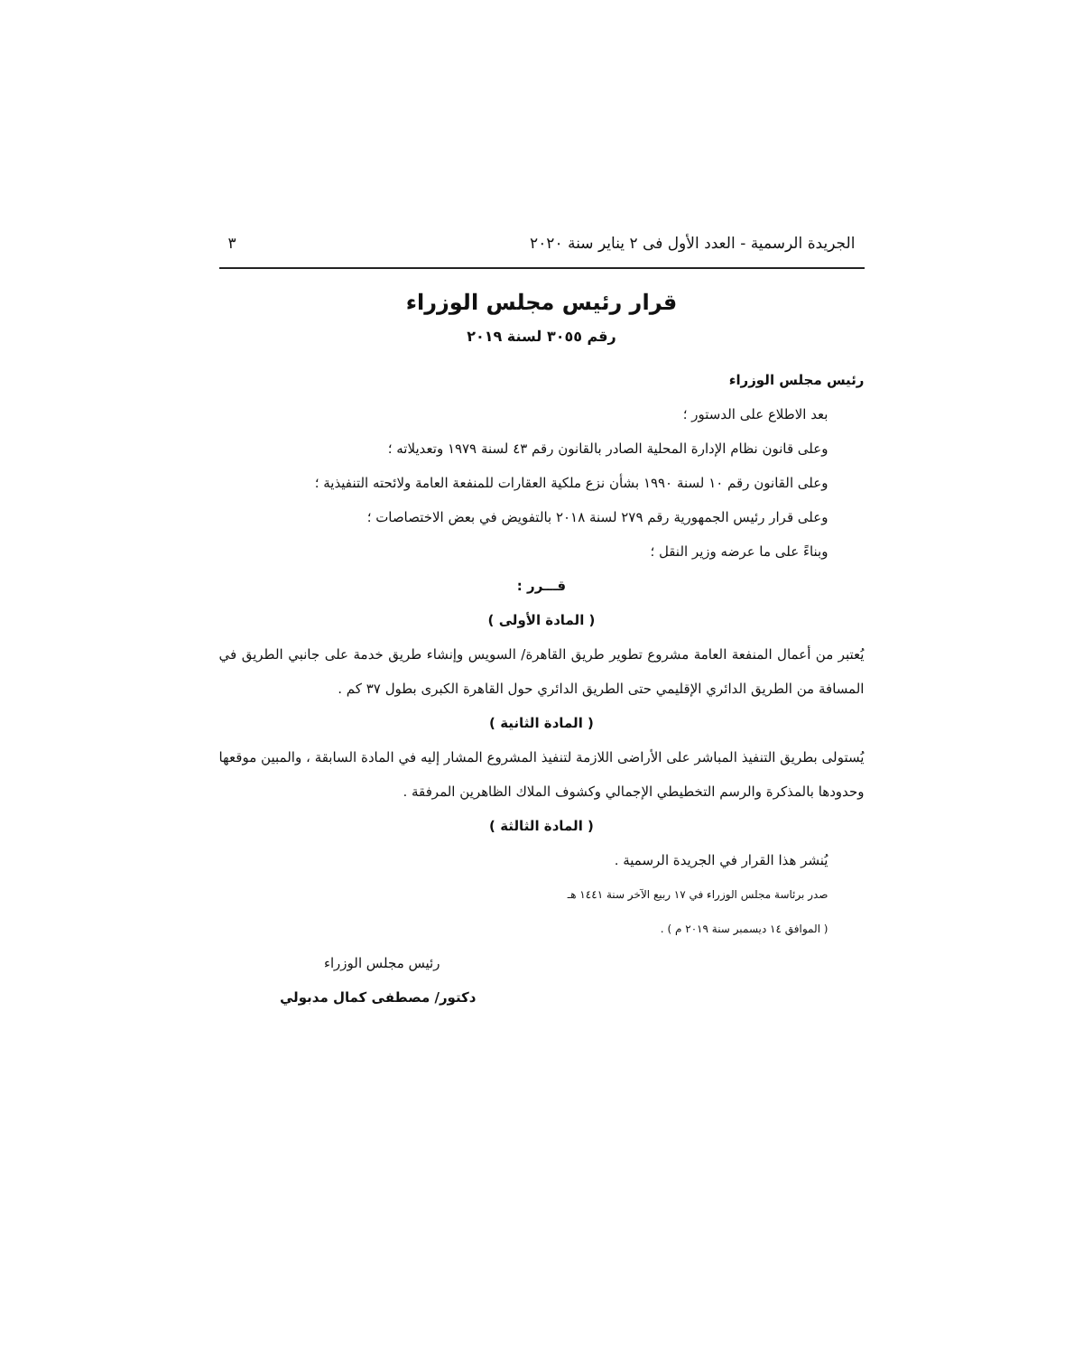الجريدة الرسمية - العدد الأول فى ٢ يناير سنة ٢٠٢٠ ٣
قرار رئيس مجلس الوزراء
رقم ٣٠٥٥ لسنة ٢٠١٩
رئيس مجلس الوزراء
بعد الاطلاع على الدستور ؛
وعلى قانون نظام الإدارة المحلية الصادر بالقانون رقم ٤٣ لسنة ١٩٧٩ وتعديلاته ؛
وعلى القانون رقم ١٠ لسنة ١٩٩٠ بشأن نزع ملكية العقارات للمنفعة العامة ولائحته التنفيذية ؛
وعلى قرار رئيس الجمهورية رقم ٢٧٩ لسنة ٢٠١٨ بالتفويض في بعض الاختصاصات ؛
وبناءً على ما عرضه وزير النقل ؛
قـــرر :
( المادة الأولى )
يُعتبر من أعمال المنفعة العامة مشروع تطوير طريق القاهرة/ السويس وإنشاء طريق خدمة على جانبي الطريق في المسافة من الطريق الدائري الإقليمي حتى الطريق الدائري حول القاهرة الكبرى بطول ٣٧ كم .
( المادة الثانية )
يُستولى بطريق التنفيذ المباشر على الأراضى اللازمة لتنفيذ المشروع المشار إليه في المادة السابقة ، والمبين موقعها وحدودها بالمذكرة والرسم التخطيطي الإجمالي وكشوف الملاك الظاهرين المرفقة .
( المادة الثالثة )
يُنشر هذا القرار في الجريدة الرسمية .
صدر برئاسة مجلس الوزراء في ١٧ ربيع الآخر سنة ١٤٤١ هـ
( الموافق ١٤ ديسمبر سنة ٢٠١٩ م ) .
رئيس مجلس الوزراء
دكتور/ مصطفى كمال مدبولي